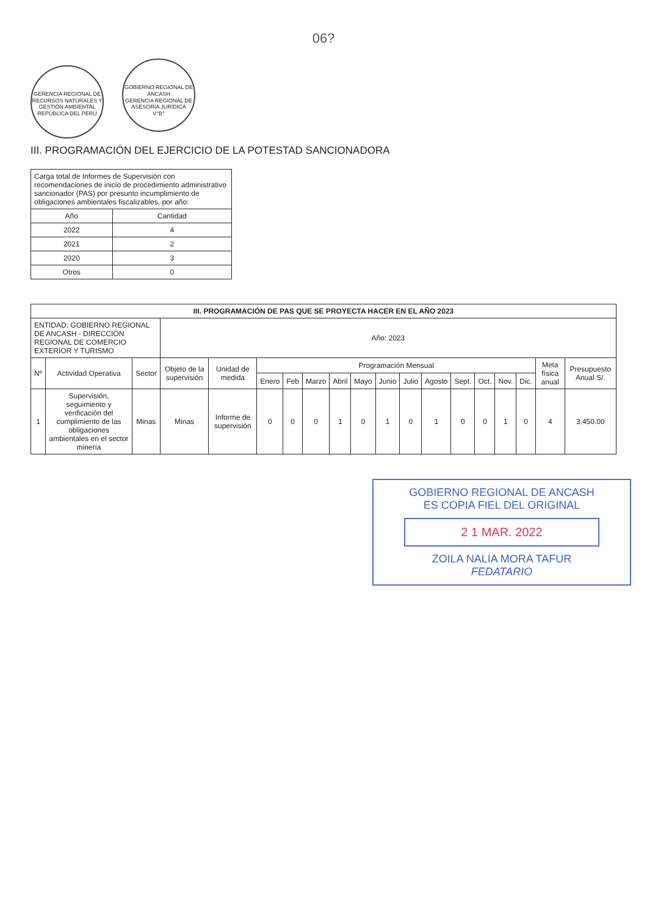06?
GERENCIA REGIONAL DE RECURSOS NATURALES Y GESTIÓN AMBIENTAL
REPÚBLICA DEL PERÚ GOBIERNO REGIONAL DE ANCASH
GERENCIA REGIONAL DE ASESORÍA JURÍDICA
V°B°
III. PROGRAMACIÓN DEL EJERCICIO DE LA POTESTAD SANCIONADORA
| Carga total de Informes de Supervisión con recomendaciones de inicio de procedimiento administrativo sancionador (PAS) por presunto incumplimiento de obligaciones ambientales fiscalizables, por año: | |
| Año | Cantidad |
| 2022 | 4 |
| 2021 | 2 |
| 2020 | 3 |
| Otros | 0 |
| III. PROGRAMACIÓN DE PAS QUE SE PROYECTA HACER EN EL AÑO 2023 | | | | | | | | | | | | | | | | | | |
| --- | --- | --- | --- | --- | --- | --- | --- | --- | --- | --- | --- | --- | --- | --- | --- | --- | --- | --- |
| ENTIDAD: GOBIERNO REGIONAL DE ANCASH - DIRECCIÓN REGIONAL DE COMERCIO EXTERIOR Y TURISMO | | | Año: 2023 | | | | | | | | | | | | | | | |
| Nº | Actividad Operativa | Sector | Objeto de la supervisión | Unidad de medida | Programación Mensual | | | | | | | | | | | | Meta física anual | Presupuesto Anual S/. |
| | | | | | Enero | Feb | Marzo | Abril | Mayo | Junio | Julio | Agosto | Sept. | Oct. | Nov. | Dic. | | |
| 1 | Supervisión, seguimiento y verificación del cumplimiento de las obligaciones ambientales en el sector minería | Minas | Minas | Informe de supervisión | 0 | 0 | 0 | 1 | 0 | 1 | 0 | 1 | 0 | 0 | 1 | 0 | 4 | 3,450.00 |
GOBIERNO REGIONAL DE ANCASH
ES COPIA FIEL DEL ORIGINAL
2 1 MAR. 2022
ZOILA NALIA MORA TAFUR
FEDATARIO